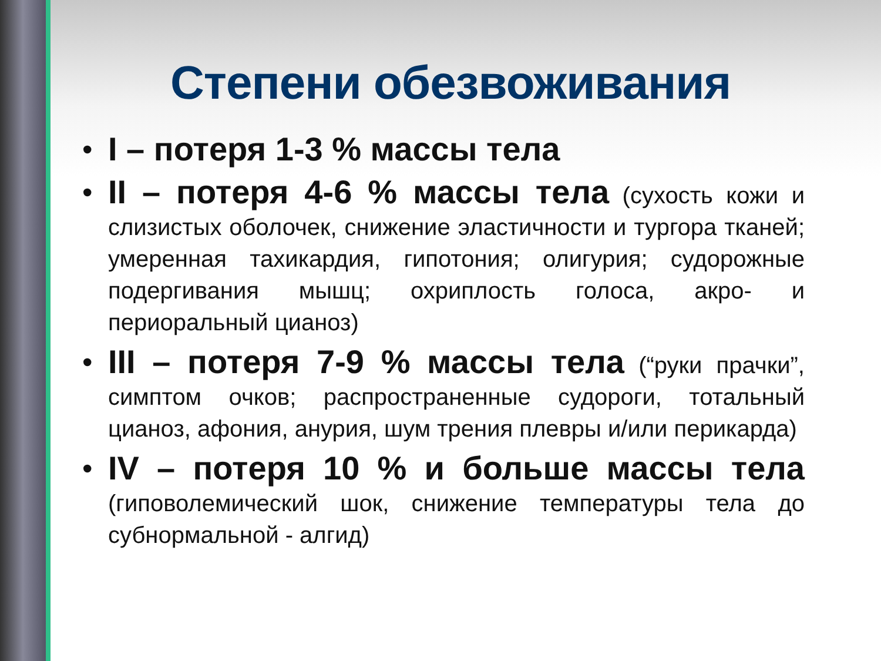Степени обезвоживания
• I – потеря 1-3 % массы тела
• II – потеря 4-6 % массы тела (сухость кожи и слизистых оболочек, снижение эластичности и тургора тканей; умеренная тахикардия, гипотония; олигурия; судорожные подергивания мышц; охриплость голоса, акро- и периоральный цианоз)
• III – потеря 7-9 % массы тела (“руки прачки”, симптом очков; распространенные судороги, тотальный цианоз, афония, анурия, шум трения плевры и/или перикарда)
• IV – потеря 10 % и больше массы тела (гиповолемический шок, снижение температуры тела до субнормальной - алгид)